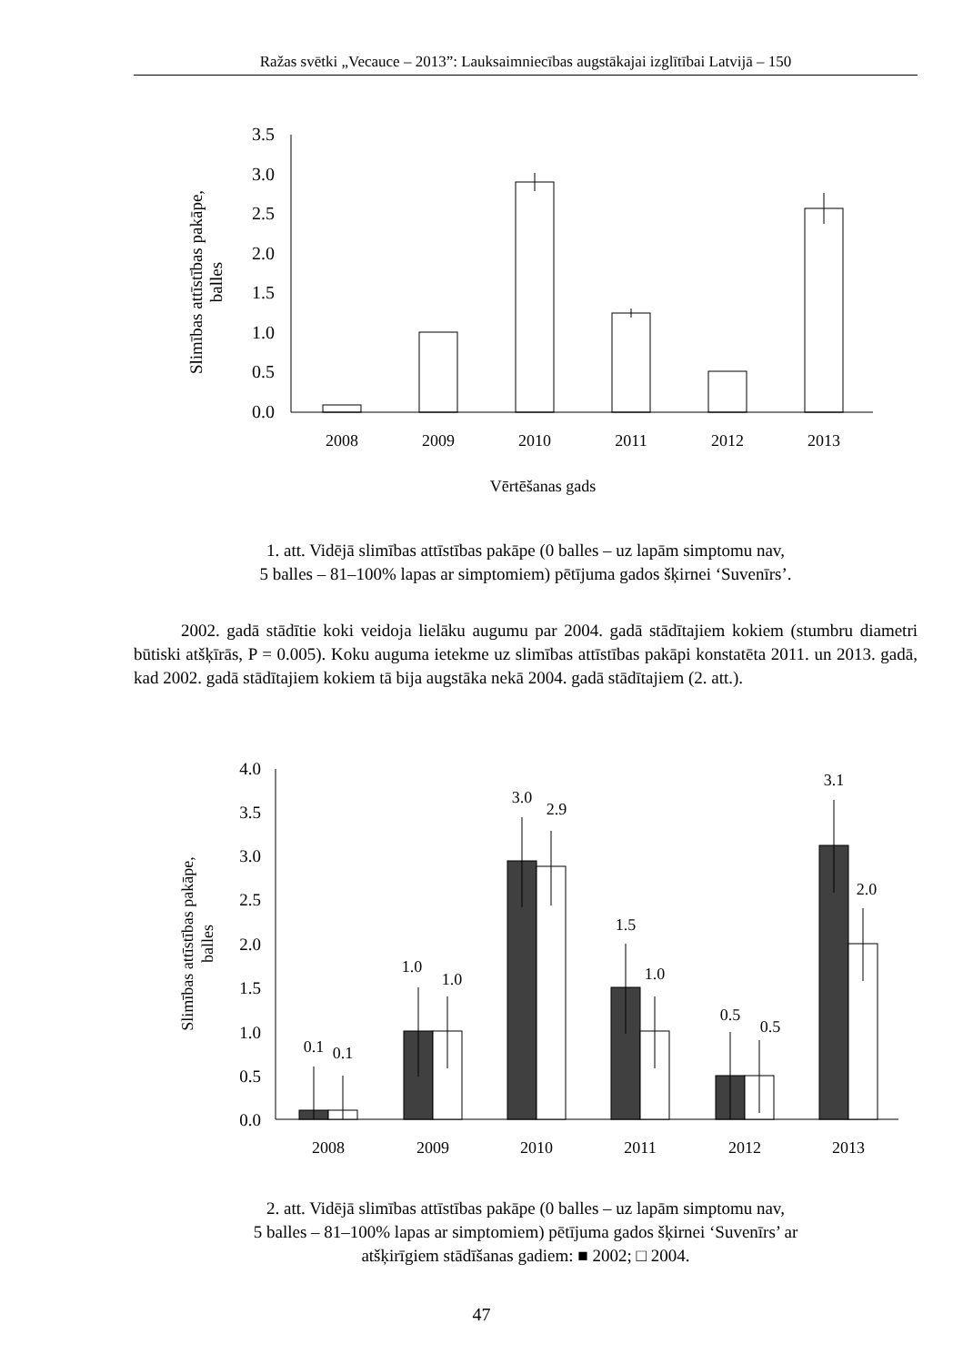Ražas svētki „Vecauce – 2013”: Lauksaimniecības augstākajai izglītībai Latvijā – 150
0.0
0.5
1.0
1.5
2.0
2.5
3.0
3.5
2008
2009
2010
2011
2012
2013
Vērtēšanas gads
Slimības attīstības pakāpe,
balles
1. att. Vidējā slimības attīstības pakāpe (0 balles – uz lapām simptomu nav,
5 balles – 81–100% lapas ar simptomiem) pētījuma gados šķirnei ‘Suvenīrs’.
2002. gadā stādītie koki veidoja lielāku augumu par 2004. gadā stādītajiem kokiem (stumbru diametri būtiski atšķīrās, P = 0.005). Koku auguma ietekme uz slimības attīstības pakāpi konstatēta 2011. un 2013. gadā, kad 2002. gadā stādītajiem kokiem tā bija augstāka nekā 2004. gadā stādītajiem (2. att.).
0.0
0.5
1.0
1.5
2.0
2.5
3.0
3.5
4.0
2008
2009
2010
2011
2012
2013
0.1
0.1
1.0
1.0
3.0
2.9
1.5
1.0
0.5
0.5
3.1
2.0
Slimības attīstības pakāpe,
balles
2. att. Vidējā slimības attīstības pakāpe (0 balles – uz lapām simptomu nav,
5 balles – 81–100% lapas ar simptomiem) pētījuma gados šķirnei ‘Suvenīrs’ ar
atšķirīgiem stādīšanas gadiem: ■ 2002; □ 2004.
47